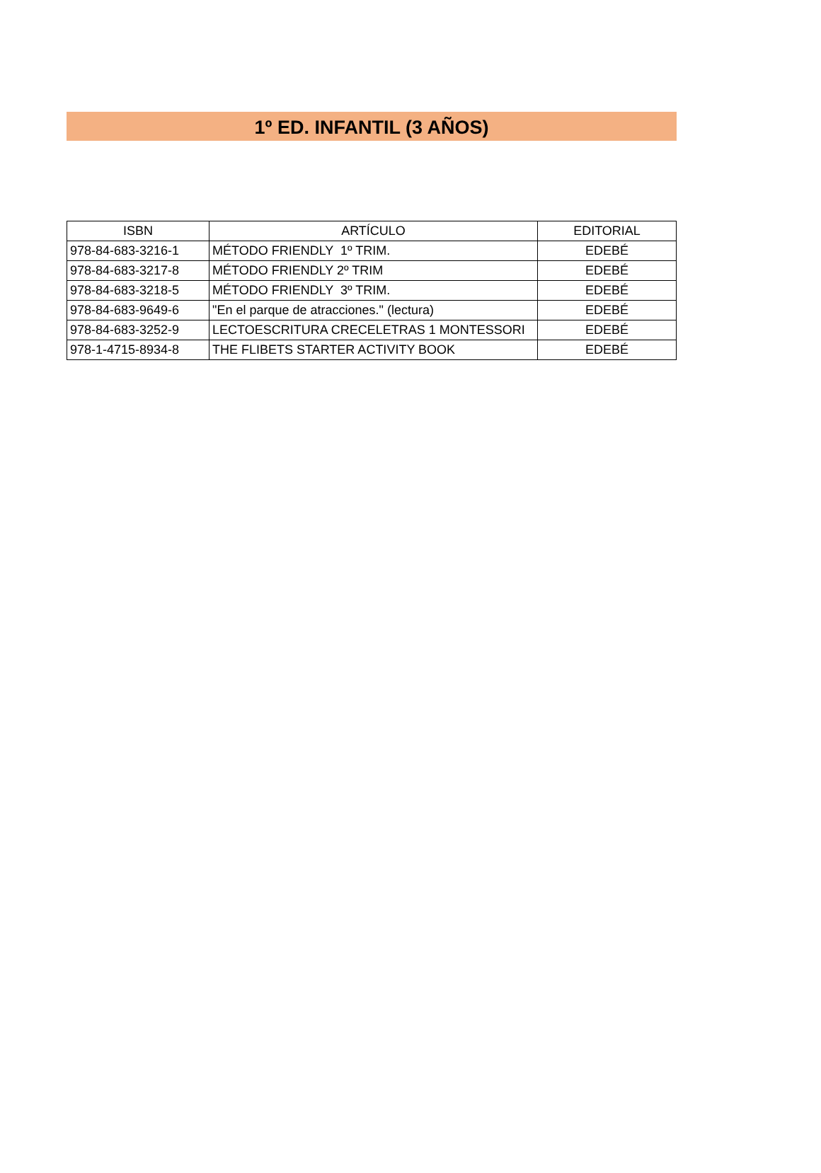1º ED. INFANTIL (3 AÑOS)
| ISBN | ARTÍCULO | EDITORIAL |
| --- | --- | --- |
| 978-84-683-3216-1 | MÉTODO FRIENDLY 1º TRIM. | EDEBÉ |
| 978-84-683-3217-8 | MÉTODO FRIENDLY 2º TRIM | EDEBÉ |
| 978-84-683-3218-5 | MÉTODO FRIENDLY 3º TRIM. | EDEBÉ |
| 978-84-683-9649-6 | "En el parque de atracciones." (lectura) | EDEBÉ |
| 978-84-683-3252-9 | LECTOESCRITURA CRECELETRAS 1 MONTESSORI | EDEBÉ |
| 978-1-4715-8934-8 | THE FLIBETS STARTER ACTIVITY BOOK | EDEBÉ |